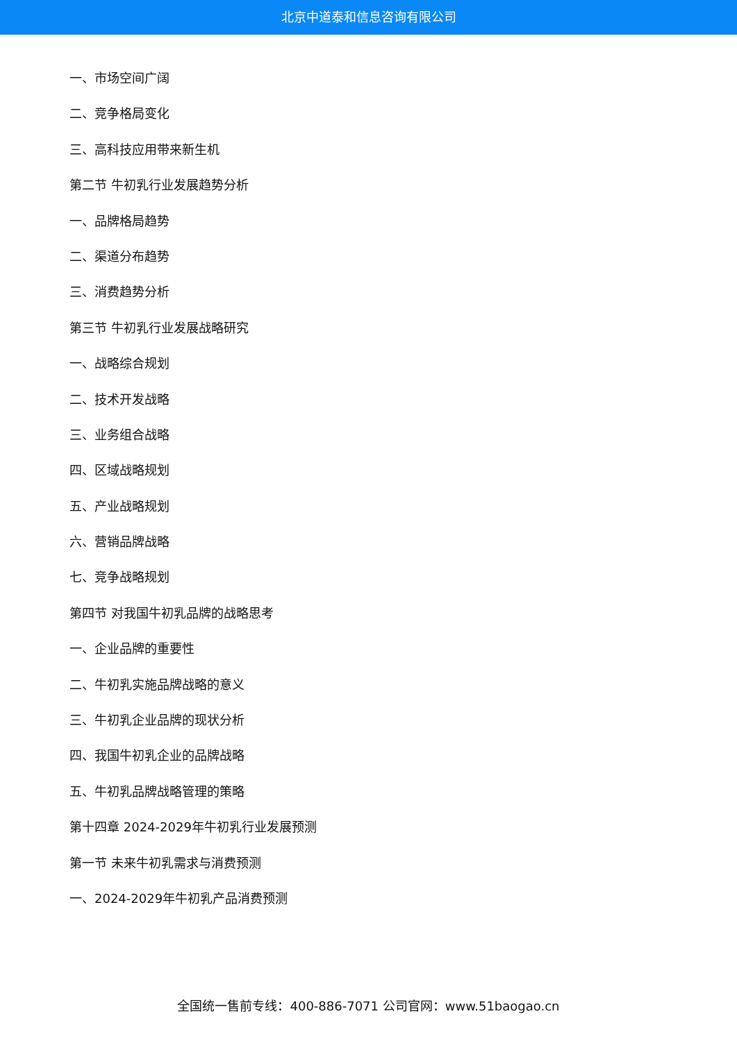北京中道泰和信息咨询有限公司
一、市场空间广阔
二、竞争格局变化
三、高科技应用带来新生机
第二节 牛初乳行业发展趋势分析
一、品牌格局趋势
二、渠道分布趋势
三、消费趋势分析
第三节 牛初乳行业发展战略研究
一、战略综合规划
二、技术开发战略
三、业务组合战略
四、区域战略规划
五、产业战略规划
六、营销品牌战略
七、竞争战略规划
第四节 对我国牛初乳品牌的战略思考
一、企业品牌的重要性
二、牛初乳实施品牌战略的意义
三、牛初乳企业品牌的现状分析
四、我国牛初乳企业的品牌战略
五、牛初乳品牌战略管理的策略
第十四章 2024-2029年牛初乳行业发展预测
第一节 未来牛初乳需求与消费预测
一、2024-2029年牛初乳产品消费预测
全国统一售前专线：400-886-7071 公司官网：www.51baogao.cn